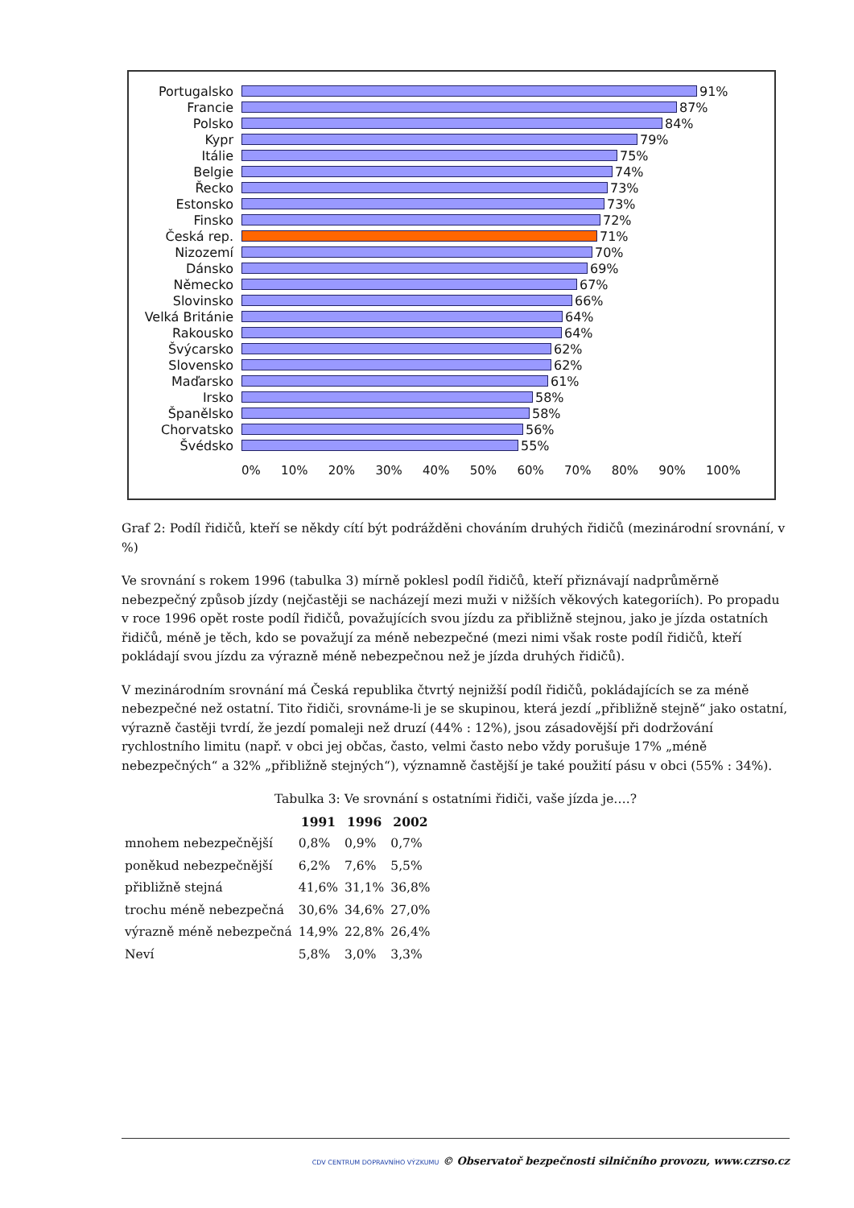Portugalsko 91%
Francie 87%
Polsko 84%
Kypr 79%
Itálie 75%
Belgie 74%
Řecko 73%
Estonsko 73%
Finsko 72%
Česká rep. 71%
Nizozemí 70%
Dánsko 69%
Německo 67%
Slovinsko 66%
Velká Británie
64%
Rakousko 64%
Švýcarsko 62%
Slovensko 62%
Maďarsko 61%
Irsko 58%
Španělsko 58%
Chorvatsko 56%
Švédsko 55%
0% 10% 20% 30% 40% 50% 60% 70% 80% 90% 100%
Graf 2: Podíl řidičů, kteří se někdy cítí být podrážděni chováním druhých řidičů (mezinárodní srovnání, v %)
Ve srovnání s rokem 1996 (tabulka 3) mírně poklesl podíl řidičů, kteří přiznávají nadprůměrně nebezpečný způsob jízdy (nejčastěji se nacházejí mezi muži v nižších věkových kategoriích). Po propadu v roce 1996 opět roste podíl řidičů, považujících svou jízdu za přibližně stejnou, jako je jízda ostatních řidičů, méně je těch, kdo se považují za méně nebezpečné (mezi nimi však roste podíl řidičů, kteří pokládají svou jízdu za výrazně méně nebezpečnou než je jízda druhých řidičů).
V mezinárodním srovnání má Česká republika čtvrtý nejnižší podíl řidičů, pokládajících se za méně nebezpečné než ostatní. Tito řidiči, srovnáme-li je se skupinou, která jezdí „přibližně stejně“ jako ostatní, výrazně častěji tvrdí, že jezdí pomaleji než druzí (44% : 12%), jsou zásadovější při dodržování rychlostního limitu (např. v obci jej občas, často, velmi často nebo vždy porušuje 17% „méně nebezpečných“ a 32% „přibližně stejných“), významně častější je také použití pásu v obci (55% : 34%).
Tabulka 3: Ve srovnání s ostatními řidiči, vaše jízda je….?
| | 1991 | 1996 | 2002 |
| --- | --- | --- | --- |
| mnohem nebezpečnější | 0,8% | 0,9% | 0,7% |
| poněkud nebezpečnější | 6,2% | 7,6% | 5,5% |
| přibližně stejná | 41,6% | 31,1% | 36,8% |
| trochu méně nebezpečná | 30,6% | 34,6% | 27,0% |
| výrazně méně nebezpečná | 14,9% | 22,8% | 26,4% |
| Neví | 5,8% | 3,0% | 3,3% |
CDV CENTRUM DOPRAVNÍHO VÝZKUMU © Observatoř bezpečnosti silničního provozu, www.czrso.cz